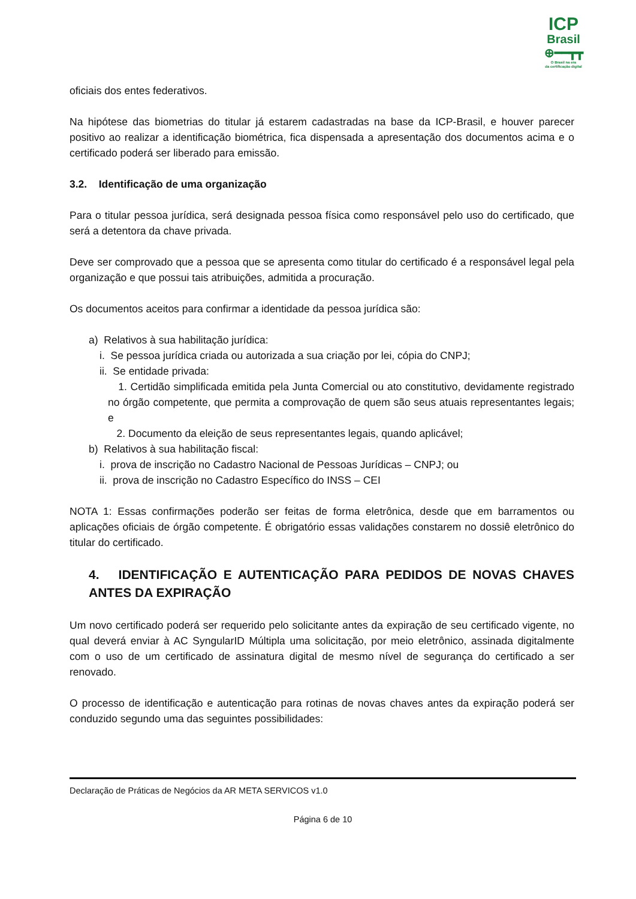ICP
Brasil
⊕━━┳┳
O Brasil na era
da certificação digital
oficiais dos entes federativos.
Na hipótese das biometrias do titular já estarem cadastradas na base da ICP-Brasil, e houver parecer positivo ao realizar a identificação biométrica, fica dispensada a apresentação dos documentos acima e o certificado poderá ser liberado para emissão.
3.2. Identificação de uma organização
Para o titular pessoa jurídica, será designada pessoa física como responsável pelo uso do certificado, que será a detentora da chave privada.
Deve ser comprovado que a pessoa que se apresenta como titular do certificado é a responsável legal pela organização e que possui tais atribuições, admitida a procuração.
Os documentos aceitos para confirmar a identidade da pessoa jurídica são:
a) Relativos à sua habilitação jurídica:
i. Se pessoa jurídica criada ou autorizada a sua criação por lei, cópia do CNPJ;
ii. Se entidade privada:
1. Certidão simplificada emitida pela Junta Comercial ou ato constitutivo, devidamente registrado no órgão competente, que permita a comprovação de quem são seus atuais representantes legais; e
2. Documento da eleição de seus representantes legais, quando aplicável;
b) Relativos à sua habilitação fiscal:
i. prova de inscrição no Cadastro Nacional de Pessoas Jurídicas – CNPJ; ou
ii. prova de inscrição no Cadastro Específico do INSS – CEI
NOTA 1: Essas confirmações poderão ser feitas de forma eletrônica, desde que em barramentos ou aplicações oficiais de órgão competente. É obrigatório essas validações constarem no dossiê eletrônico do titular do certificado.
4. IDENTIFICAÇÃO E AUTENTICAÇÃO PARA PEDIDOS DE NOVAS CHAVES ANTES DA EXPIRAÇÃO
Um novo certificado poderá ser requerido pelo solicitante antes da expiração de seu certificado vigente, no qual deverá enviar à AC SyngularID Múltipla uma solicitação, por meio eletrônico, assinada digitalmente com o uso de um certificado de assinatura digital de mesmo nível de segurança do certificado a ser renovado.
O processo de identificação e autenticação para rotinas de novas chaves antes da expiração poderá ser conduzido segundo uma das seguintes possibilidades:
Declaração de Práticas de Negócios da AR META SERVICOS v1.0
Página 6 de 10